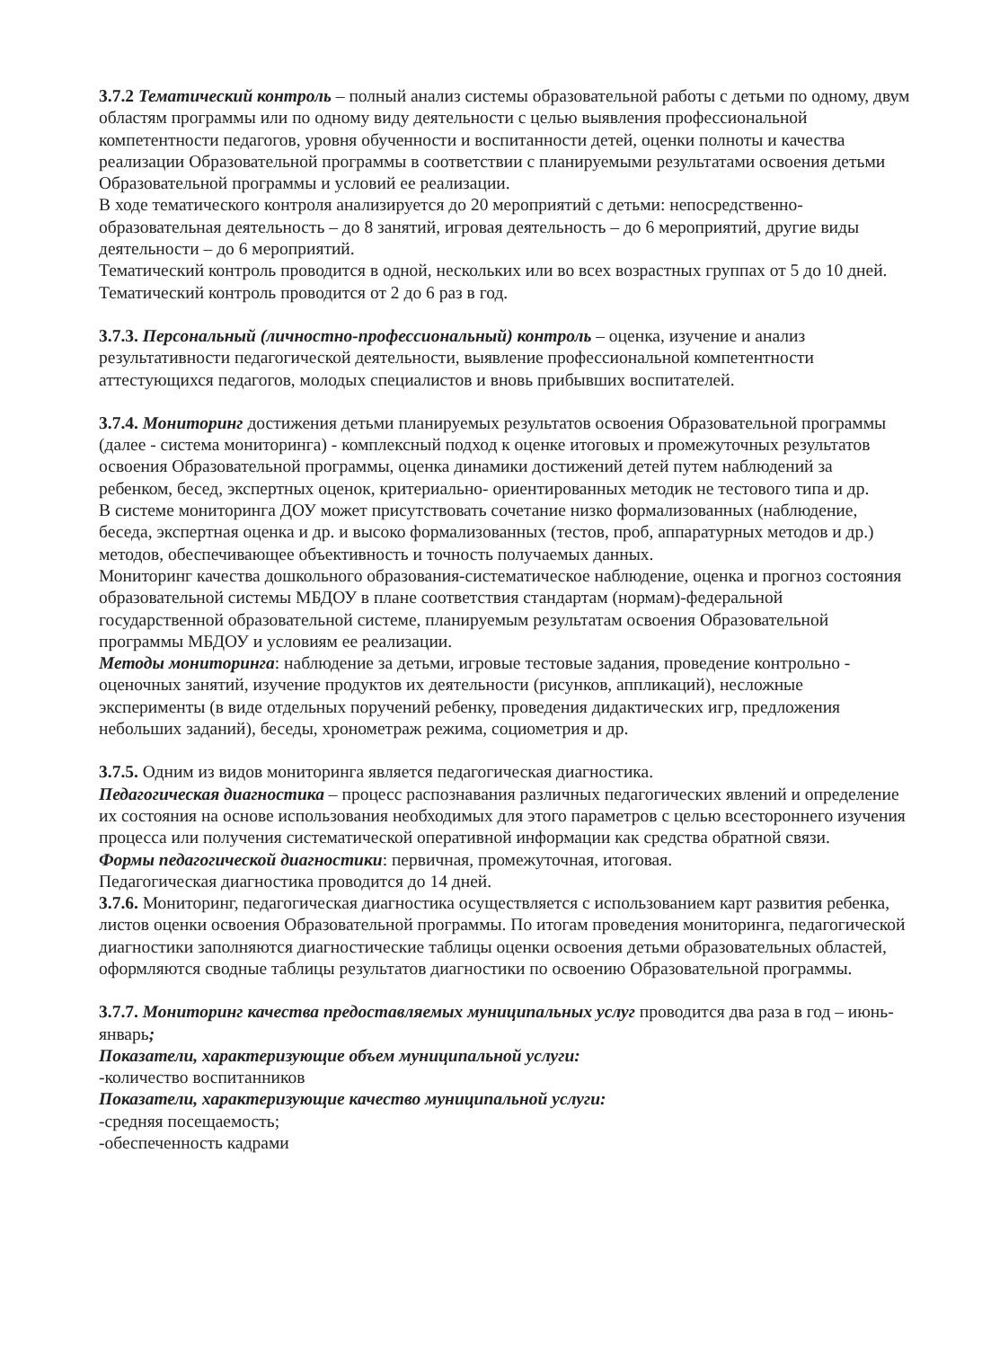3.7.2 Тематический контроль – полный анализ системы образовательной работы с детьми по одному, двум областям программы или по одному виду деятельности с целью выявления профессиональной компетентности педагогов, уровня обученности и воспитанности детей, оценки полноты и качества реализации Образовательной программы в соответствии с планируемыми результатами освоения детьми Образовательной программы и условий ее реализации.
В ходе тематического контроля анализируется до 20 мероприятий с детьми: непосредственно-образовательная деятельность – до 8 занятий, игровая деятельность – до 6 мероприятий, другие виды деятельности – до 6 мероприятий.
Тематический контроль проводится в одной, нескольких или во всех возрастных группах от 5 до 10 дней. Тематический контроль проводится от 2 до 6 раз в год.
3.7.3. Персональный (личностно-профессиональный) контроль – оценка, изучение и анализ результативности педагогической деятельности, выявление профессиональной компетентности аттестующихся педагогов, молодых специалистов и вновь прибывших воспитателей.
3.7.4. Мониторинг достижения детьми планируемых результатов освоения Образовательной программы (далее - система мониторинга) - комплексный подход к оценке итоговых и промежуточных результатов освоения Образовательной программы, оценка динамики достижений детей путем наблюдений за ребенком, бесед, экспертных оценок, критериально- ориентированных методик не тестового типа и др.
В системе мониторинга ДОУ может присутствовать сочетание низко формализованных (наблюдение, беседа, экспертная оценка и др. и высоко формализованных (тестов, проб, аппаратурных методов и др.) методов, обеспечивающее объективность и точность получаемых данных.
Мониторинг качества дошкольного образования-систематическое наблюдение, оценка и прогноз состояния образовательной системы МБДОУ в плане соответствия стандартам (нормам)-федеральной государственной образовательной системе, планируемым результатам освоения Образовательной программы МБДОУ и условиям ее реализации.
Методы мониторинга: наблюдение за детьми, игровые тестовые задания, проведение контрольно - оценочных занятий, изучение продуктов их деятельности (рисунков, аппликаций), несложные эксперименты (в виде отдельных поручений ребенку, проведения дидактических игр, предложения небольших заданий), беседы, хронометраж режима, социометрия и др.
3.7.5. Одним из видов мониторинга является педагогическая диагностика.
Педагогическая диагностика – процесс распознавания различных педагогических явлений и определение их состояния на основе использования необходимых для этого параметров с целью всестороннего изучения процесса или получения систематической оперативной информации как средства обратной связи.
Формы педагогической диагностики: первичная, промежуточная, итоговая.
Педагогическая диагностика проводится до 14 дней.
3.7.6. Мониторинг, педагогическая диагностика осуществляется с использованием карт развития ребенка, листов оценки освоения Образовательной программы. По итогам проведения мониторинга, педагогической диагностики заполняются диагностические таблицы оценки освоения детьми образовательных областей, оформляются сводные таблицы результатов диагностики по освоению Образовательной программы.
3.7.7. Мониторинг качества предоставляемых муниципальных услуг проводится два раза в год – июнь-январь;
Показатели, характеризующие объем муниципальной услуги:
-количество воспитанников
Показатели, характеризующие качество муниципальной услуги:
-средняя посещаемость;
-обеспеченность кадрами